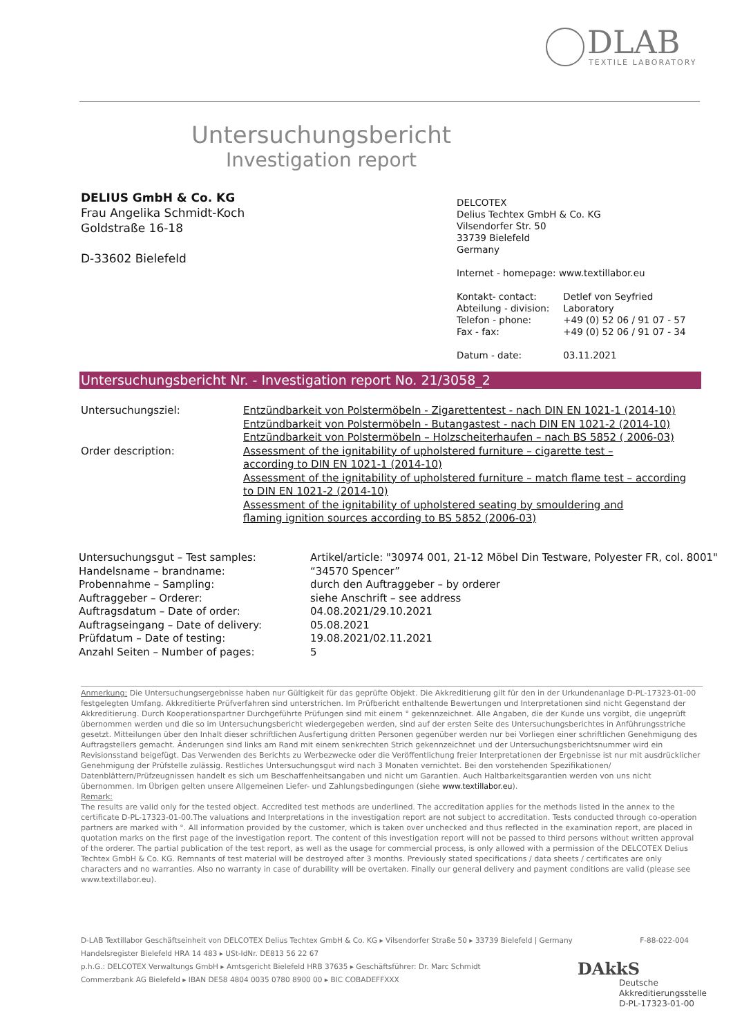DLAB
TEXTILE LABORATORY
Untersuchungsbericht
Investigation report
DELIUS GmbH & Co. KG
Frau Angelika Schmidt-Koch
Goldstraße 16-18
D-33602 Bielefeld
DELCOTEX
Delius Techtex GmbH & Co. KG
Vilsendorfer Str. 50
33739 Bielefeld
Germany
Internet - homepage: www.textillabor.eu
| Kontakt- contact: | Detlef von Seyfried |
| Abteilung - division: | Laboratory |
| Telefon - phone: | +49 (0) 52 06 / 91 07 - 57 |
| Fax - fax: | +49 (0) 52 06 / 91 07 - 34 |
| Datum - date: | 03.11.2021 |
Untersuchungsbericht Nr. - Investigation report No. 21/3058_2
| Untersuchungsziel: | Entzündbarkeit von Polstermöbeln - Zigarettentest - nach DIN EN 1021-1 (2014-10) Entzündbarkeit von Polstermöbeln - Butangastest - nach DIN EN 1021-2 (2014-10) Entzündbarkeit von Polstermöbeln – Holzscheiterhaufen – nach BS 5852 ( 2006-03) |
| Order description: | Assessment of the ignitability of upholstered furniture – cigarette test – according to DIN EN 1021-1 (2014-10) Assessment of the ignitability of upholstered furniture – match flame test – according to DIN EN 1021-2 (2014-10) Assessment of the ignitability of upholstered seating by smouldering and flaming ignition sources according to BS 5852 (2006-03) |
| Untersuchungsgut – Test samples: | Artikel/article: "30974 001, 21-12 Möbel Din Testware, Polyester FR, col. 8001" |
| Handelsname – brandname: | “34570 Spencer” |
| Probennahme – Sampling: | durch den Auftraggeber – by orderer |
| Auftraggeber – Orderer: | siehe Anschrift – see address |
| Auftragsdatum – Date of order: | 04.08.2021/29.10.2021 |
| Auftragseingang – Date of delivery: | 05.08.2021 |
| Prüfdatum – Date of testing: | 19.08.2021/02.11.2021 |
| Anzahl Seiten – Number of pages: | 5 |
Anmerkung: Die Untersuchungsergebnisse haben nur Gültigkeit für das geprüfte Objekt. Die Akkreditierung gilt für den in der Urkundenanlage D-PL-17323-01-00 festgelegten Umfang. Akkreditierte Prüfverfahren sind unterstrichen. Im Prüfbericht enthaltende Bewertungen und Interpretationen sind nicht Gegenstand der Akkreditierung. Durch Kooperationspartner Durchgeführte Prüfungen sind mit einem ° gekennzeichnet. Alle Angaben, die der Kunde uns vorgibt, die ungeprüft übernommen werden und die so im Untersuchungsbericht wiedergegeben werden, sind auf der ersten Seite des Untersuchungsberichtes in Anführungsstriche gesetzt. Mitteilungen über den Inhalt dieser schriftlichen Ausfertigung dritten Personen gegenüber werden nur bei Vorliegen einer schriftlichen Genehmigung des Auftragstellers gemacht. Änderungen sind links am Rand mit einem senkrechten Strich gekennzeichnet und der Untersuchungsberichtsnummer wird ein Revisionsstand beigefügt. Das Verwenden des Berichts zu Werbezwecke oder die Veröffentlichung freier Interpretationen der Ergebnisse ist nur mit ausdrücklicher Genehmigung der Prüfstelle zulässig. Restliches Untersuchungsgut wird nach 3 Monaten vernichtet. Bei den vorstehenden Spezifikationen/ Datenblättern/Prüfzeugnissen handelt es sich um Beschaffenheitsangaben und nicht um Garantien. Auch Haltbarkeitsgarantien werden von uns nicht übernommen. Im Übrigen gelten unsere Allgemeinen Liefer- und Zahlungsbedingungen (siehe www.textillabor.eu).
Remark:
The results are valid only for the tested object. Accredited test methods are underlined. The accreditation applies for the methods listed in the annex to the certificate D-PL-17323-01-00.The valuations and Interpretations in the investigation report are not subject to accreditation. Tests conducted through co-operation partners are marked with °. All information provided by the customer, which is taken over unchecked and thus reflected in the examination report, are placed in quotation marks on the first page of the investigation report. The content of this investigation report will not be passed to third persons without written approval of the orderer. The partial publication of the test report, as well as the usage for commercial process, is only allowed with a permission of the DELCOTEX Delius Techtex GmbH & Co. KG. Remnants of test material will be destroyed after 3 months. Previously stated specifications / data sheets / certificates are only characters and no warranties. Also no warranty in case of durability will be overtaken. Finally our general delivery and payment conditions are valid (please see www.textillabor.eu).
D-LAB Textillabor Geschäftseinheit von DELCOTEX Delius Techtex GmbH & Co. KG ▸ Vilsendorfer Straße 50 ▸ 33739 Bielefeld | Germany F-88-022-004
Handelsregister Bielefeld HRA 14 483 ▸ USt-IdNr. DE813 56 22 67
p.h.G.: DELCOTEX Verwaltungs GmbH ▸ Amtsgericht Bielefeld HRB 37635 ▸ Geschäftsführer: Dr. Marc Schmidt
Commerzbank AG Bielefeld ▸ IBAN DE58 4804 0035 0780 8900 00 ▸ BIC COBADEFFXXX
DAkkS
Deutsche
Akkreditierungsstelle
D-PL-17323-01-00